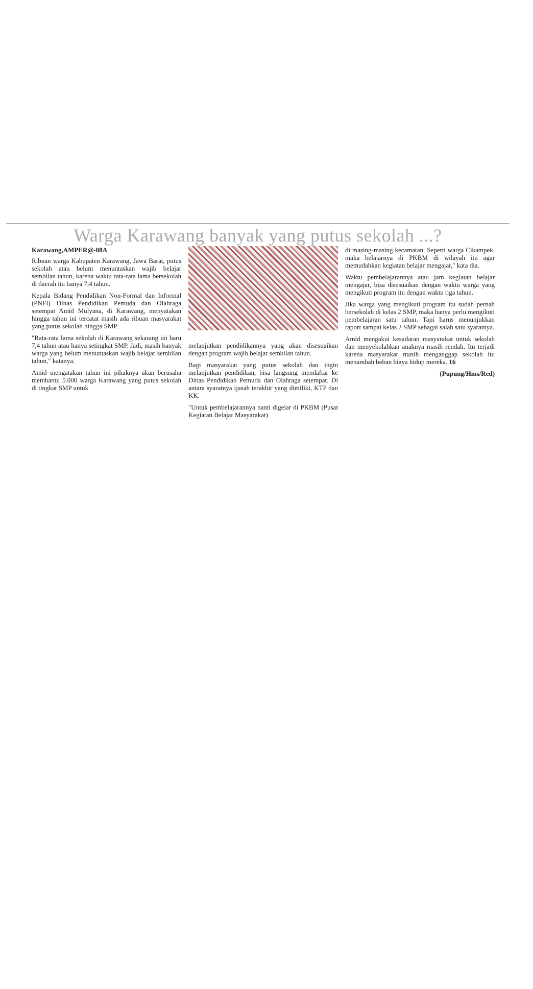Warga Karawang banyak yang putus sekolah ...?
Karawang,AMPER@-08A
Ribuan warga Kabupaten Karawang, Jawa Barat, putus sekolah atau belum menuntaskan wajib belajar sembilan tahun, karena waktu rata-rata lama bersekolah di daerah itu hanya 7,4 tahun.
Kepala Bidang Pendidikan Non-Formal dan Informal (PNFI) Dinas Pendidikan Pemuda dan Olahraga setempat Amid Mulyana, di Karawang, menyatakan hingga tahun ini tercatat masih ada ribuan masyarakat yang putus sekolah hingga SMP.
"Rata-rata lama sekolah di Karawang sekarang ini baru 7,4 tahun atau hanya setingkat SMP. Jadi, masih banyak warga yang belum menuntaskan wajib belajar sembilan tahun," katanya.
Amid mengatakan tahun ini pihaknya akan berusaha membantu 5.000 warga Karawang yang putus sekolah di tingkat SMP untuk
melanjutkan pendidikannya yang akan disesuaikan dengan program wajib belajar sembilan tahun.
Bagi masyarakat yang putus sekolah dan ingin melanjutkan pendidikan, bisa langsung mendaftar ke Dinas Pendidikan Pemuda dan Olahraga setempat. Di antara syaratnya ijasah terakhir yang dimiliki, KTP dan KK.
"Untuk pembelajarannya nanti digelar di PKBM (Pusat Kegiatan Belajar Masyarakat)
di masing-masing kecamatan. Seperti warga Cikampek, maka belajarnya di PKBM di wilayah itu agar memudahkan kegiatan belajar mengajar," kata dia.
Waktu pembelajarannya atau jam kegiatan belajar mengajar, bisa disesuaikan dengan waktu warga yang mengikuti program itu dengan waktu tiga tahun.
Jika warga yang mengikuti program itu sudah pernah bersekolah di kelas 2 SMP, maka hanya perlu mengikuti pembelajaran satu tahun. Tapi harus menunjukkan raport sampai kelas 2 SMP sebagai salah satu syaratnya.
Amid mengakui kesadaran masyarakat untuk sekolah dan menyekolahkan anaknya masih rendah. Itu terjadi karena masyarakat masih menganggap sekolah itu menambah beban biaya hidup mereka. 16
(Pupung/Hms/Red)